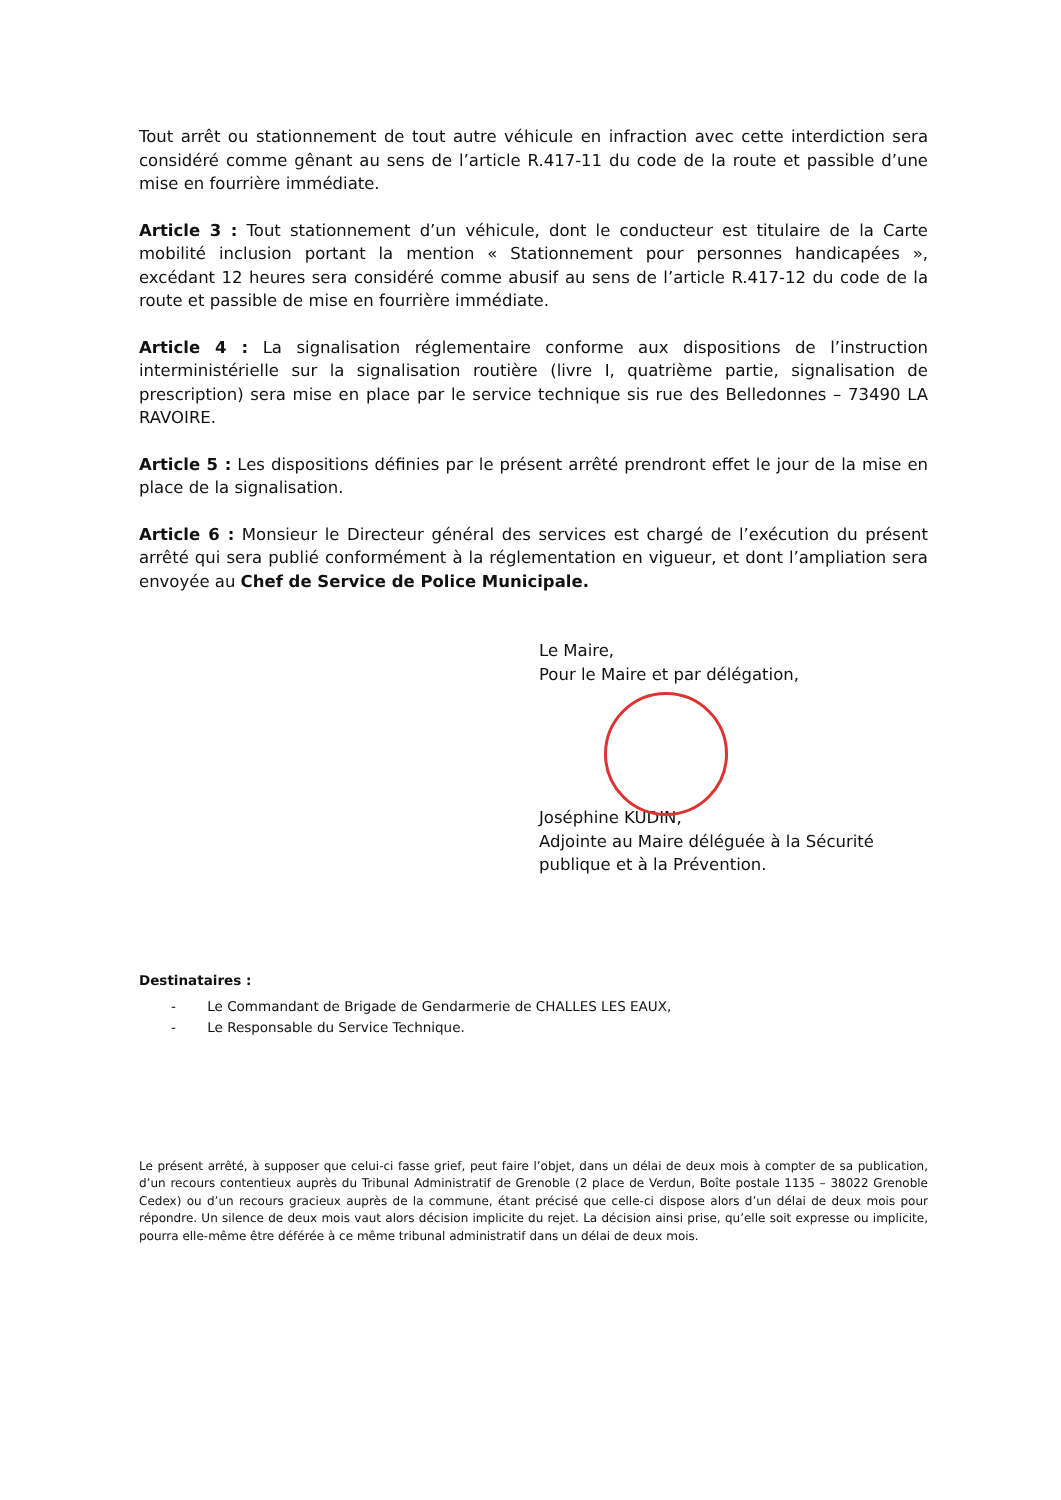Tout arrêt ou stationnement de tout autre véhicule en infraction avec cette interdiction sera considéré comme gênant au sens de l’article R.417-11 du code de la route et passible d’une mise en fourrière immédiate.
Article 3 : Tout stationnement d’un véhicule, dont le conducteur est titulaire de la Carte mobilité inclusion portant la mention « Stationnement pour personnes handicapées », excédant 12 heures sera considéré comme abusif au sens de l’article R.417-12 du code de la route et passible de mise en fourrière immédiate.
Article 4 : La signalisation réglementaire conforme aux dispositions de l’instruction interministérielle sur la signalisation routière (livre I, quatrième partie, signalisation de prescription) sera mise en place par le service technique sis rue des Belledonnes – 73490 LA RAVOIRE.
Article 5 : Les dispositions définies par le présent arrêté prendront effet le jour de la mise en place de la signalisation.
Article 6 : Monsieur le Directeur général des services est chargé de l’exécution du présent arrêté qui sera publié conformément à la réglementation en vigueur, et dont l’ampliation sera envoyée au Chef de Service de Police Municipale.
Le Maire,
Pour le Maire et par délégation,
Joséphine KUDIN,
Adjointe au Maire déléguée à la Sécurité publique et à la Prévention.
Destinataires :
- Le Commandant de Brigade de Gendarmerie de CHALLES LES EAUX,
- Le Responsable du Service Technique.
Le présent arrêté, à supposer que celui-ci fasse grief, peut faire l’objet, dans un délai de deux mois à compter de sa publication, d’un recours contentieux auprès du Tribunal Administratif de Grenoble (2 place de Verdun, Boîte postale 1135 – 38022 Grenoble Cedex) ou d’un recours gracieux auprès de la commune, étant précisé que celle-ci dispose alors d’un délai de deux mois pour répondre. Un silence de deux mois vaut alors décision implicite du rejet. La décision ainsi prise, qu’elle soit expresse ou implicite, pourra elle-même être déférée à ce même tribunal administratif dans un délai de deux mois.